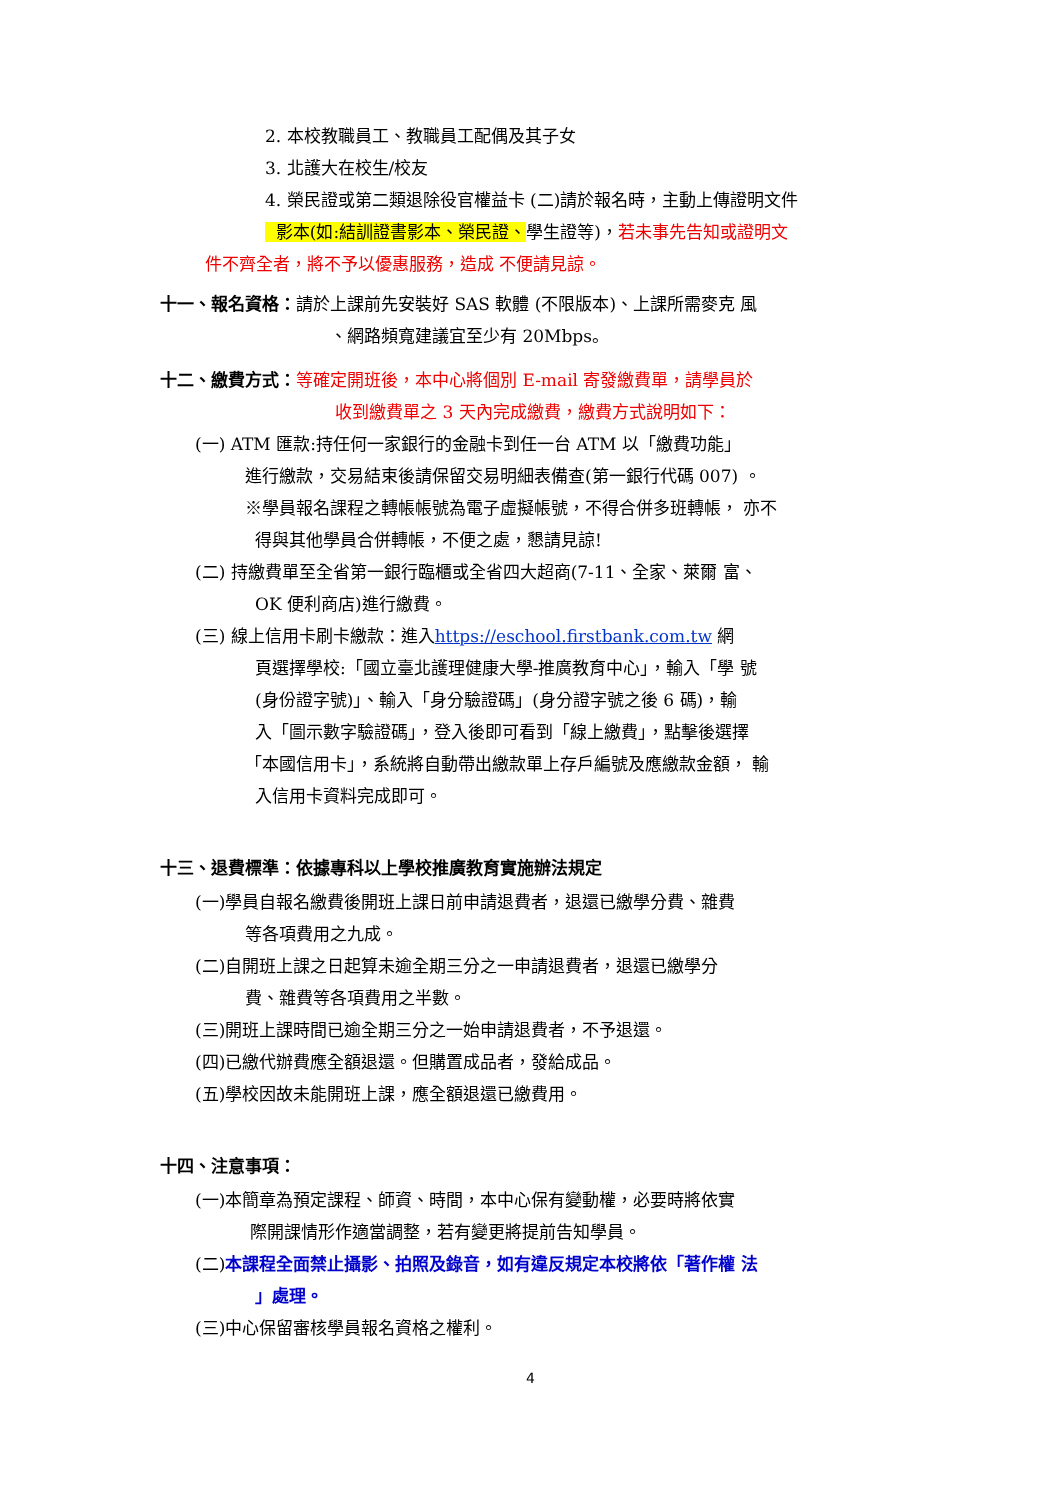2. 本校教職員工、教職員工配偶及其子女
3. 北護大在校生/校友
4. 榮民證或第二類退除役官權益卡 (二)請於報名時，主動上傳證明文件
影本(如:結訓證書影本、榮民證、學生證等)，若未事先告知或證明文
件不齊全者，將不予以優惠服務，造成 不便請見諒。
十一、報名資格：請於上課前先安裝好 SAS 軟體 (不限版本)、上課所需麥克 風
、網路頻寬建議宜至少有 20Mbps。
十二、繳費方式：等確定開班後，本中心將個別 E-mail 寄發繳費單，請學員於
收到繳費單之 3 天內完成繳費，繳費方式說明如下：
(一) ATM 匯款:持任何一家銀行的金融卡到任一台 ATM 以「繳費功能」
進行繳款，交易結束後請保留交易明細表備查(第一銀行代碼 007) 。
※學員報名課程之轉帳帳號為電子虛擬帳號，不得合併多班轉帳， 亦不
得與其他學員合併轉帳，不便之處，懇請見諒!
(二) 持繳費單至全省第一銀行臨櫃或全省四大超商(7-11、全家、萊爾 富、
OK 便利商店)進行繳費。
(三) 線上信用卡刷卡繳款：進入https://eschool.firstbank.com.tw 網
頁選擇學校:「國立臺北護理健康大學-推廣教育中心」，輸入「學 號
(身份證字號)」、輸入「身分驗證碼」(身分證字號之後 6 碼)，輸
入「圖示數字驗證碼」，登入後即可看到「線上繳費」，點擊後選擇
「本國信用卡」，系統將自動帶出繳款單上存戶編號及應繳款金額， 輸
入信用卡資料完成即可。
十三、退費標準：依據專科以上學校推廣教育實施辦法規定
(一)學員自報名繳費後開班上課日前申請退費者，退還已繳學分費、雜費
等各項費用之九成。
(二)自開班上課之日起算未逾全期三分之一申請退費者，退還已繳學分
費、雜費等各項費用之半數。
(三)開班上課時間已逾全期三分之一始申請退費者，不予退還。
(四)已繳代辦費應全額退還。但購置成品者，發給成品。
(五)學校因故未能開班上課，應全額退還已繳費用。
十四、注意事項：
(一)本簡章為預定課程、師資、時間，本中心保有變動權，必要時將依實
際開課情形作適當調整，若有變更將提前告知學員。
(二)本課程全面禁止攝影、拍照及錄音，如有違反規定本校將依「著作權 法
」處理。
(三)中心保留審核學員報名資格之權利。
4